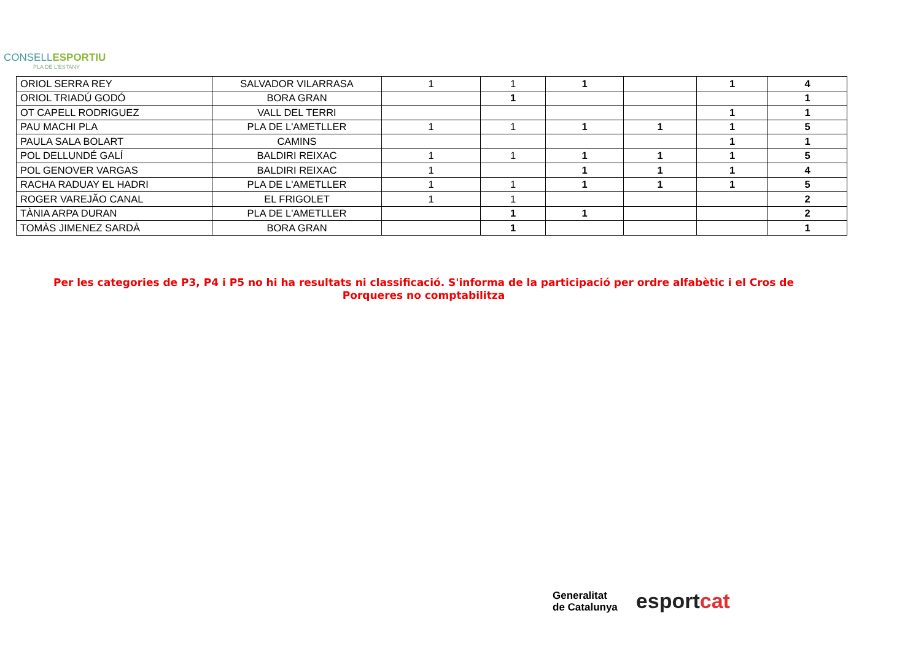CONSELLESPORTIU
PLA DE L'ESTANY
| ORIOL SERRA REY | SALVADOR VILARRASA | 1 | 1 | 1 | | 1 | 4 |
| ORIOL TRIADÚ GODÓ | BORA GRAN | | 1 | | | | 1 |
| OT CAPELL RODRIGUEZ | VALL DEL TERRI | | | | | 1 | 1 |
| PAU MACHI PLA | PLA DE L'AMETLLER | 1 | 1 | 1 | 1 | 1 | 5 |
| PAULA SALA BOLART | CAMINS | | | | | 1 | 1 |
| POL DELLUNDÉ GALÍ | BALDIRI REIXAC | 1 | 1 | 1 | 1 | 1 | 5 |
| POL GENOVER VARGAS | BALDIRI REIXAC | 1 | | 1 | 1 | 1 | 4 |
| RACHA RADUAY EL HADRI | PLA DE L'AMETLLER | 1 | 1 | 1 | 1 | 1 | 5 |
| ROGER VAREJÃO CANAL | EL FRIGOLET | 1 | 1 | | | | 2 |
| TÀNIA ARPA DURAN | PLA DE L'AMETLLER | | 1 | 1 | | | 2 |
| TOMÀS JIMENEZ SARDÀ | BORA GRAN | | 1 | | | | 1 |
Per les categories de P3, P4 i P5 no hi ha resultats ni classificació. S'informa de la participació per ordre alfabètic i el Cros de Porqueres no comptabilitza
Generalitat
de Catalunya
esportcat